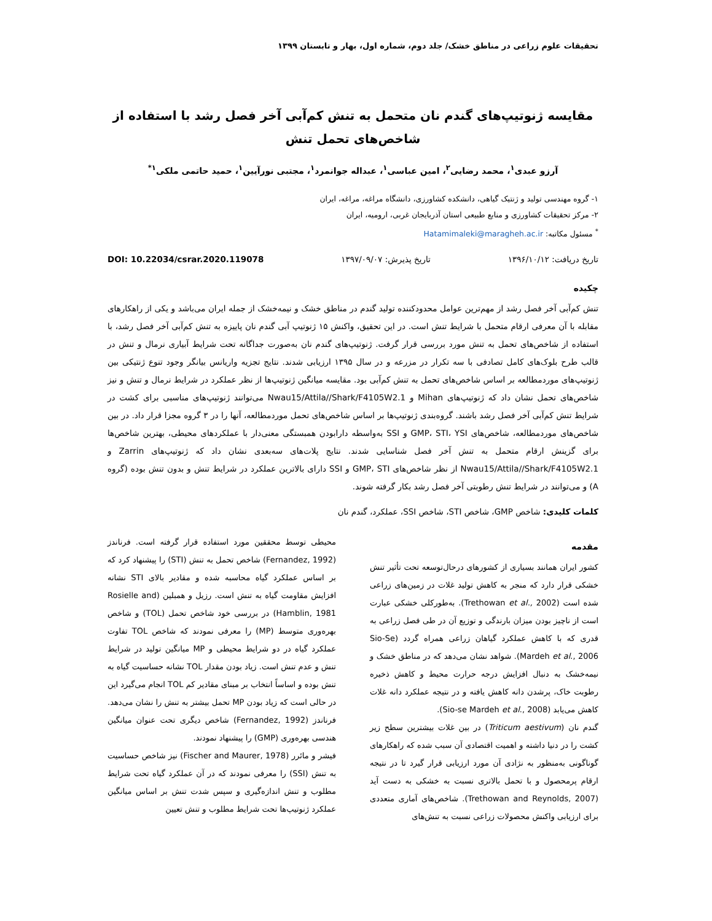تحقیقات علوم زراعی در مناطق خشک/ جلد دوم، شماره اول، بهار و تابستان ۱۳۹۹
مقایسه ژنوتیپ‌های گندم نان متحمل به تنش کم‌آبی آخر فصل رشد با استفاده از شاخص‌های تحمل تنش
آرزو عبدی<sup>۱</sup>، محمد رضایی<sup>۲</sup>، امین عباسی<sup>۱</sup>، عبداله جوانمرد<sup>۱</sup>، مجتبی نورآیین<sup>۱</sup>، حمید حاتمی ملکی<sup>۱*</sup>
۱- گروه مهندسی تولید و ژنتیک گیاهی، دانشکده کشاورزی، دانشگاه مراغه، مراغه، ایران
۲- مرکز تحقیقات کشاورزی و منابع طبیعی استان آذربایجان غربی، ارومیه، ایران
<sup>*</sup> مسئول مکاتبه: Hatamimaleki@maragheh.ac.ir
تاریخ دریافت: ۱۳۹۶/۱۰/۱۲ تاریخ پذیرش: ۱۳۹۷/۰۹/۰۷ DOI: 10.22034/csrar.2020.119078
چکیده
تنش کم‌آبی آخر فصل رشد از مهم‌ترین عوامل محدودکننده تولید گندم در مناطق خشک و نیمه‌خشک از جمله ایران می‌باشد و یکی از راهکارهای مقابله با آن معرفی ارقام متحمل با شرایط تنش است. در این تحقیق، واکنش ۱۵ ژنوتیپ آبی گندم نان پاییزه به تنش کم‌آبی آخر فصل رشد، با استفاده از شاخص‌های تحمل به تنش مورد بررسی قرار گرفت. ژنوتیپ‌های گندم نان به‌صورت جداگانه تحت شرایط آبیاری نرمال و تنش در قالب طرح بلوک‌های کامل تصادفی با سه تکرار در مزرعه و در سال ۱۳۹۵ ارزیابی شدند. نتایج تجزیه واریانس بیانگر وجود تنوع ژنتیکی بین ژنوتیپ‌های موردمطالعه بر اساس شاخص‌های تحمل به تنش کم‌آبی بود. مقایسه میانگین ژنوتیپ‌ها از نظر عملکرد در شرایط نرمال و تنش و نیز شاخص‌های تحمل نشان داد که ژنوتیپ‌های Mihan و Nwau15/Attila//Shark/F4105W2.1 می‌توانند ژنوتیپ‌های مناسبی برای کشت در شرایط تنش کم‌آبی آخر فصل رشد باشند. گروه‌بندی ژنوتیپ‌ها بر اساس شاخص‌های تحمل موردمطالعه، آنها را در ۳ گروه مجزا قرار داد. در بین شاخص‌های موردمطالعه، شاخص‌های GMP، STI، YSI و SSI به‌واسطه دارابودن همبستگی معنی‌دار با عملکردهای محیطی، بهترین شاخص‌ها برای گزینش ارقام متحمل به تنش آخر فصل شناسایی شدند. نتایج پلات‌های سه‌بعدی نشان داد که ژنوتیپ‌های Zarrin و Nwau15/Attila//Shark/F4105W2.1 از نظر شاخص‌های GMP، STI و SSI دارای بالاترین عملکرد در شرایط تنش و بدون تنش بوده (گروه A) و می‌توانند در شرایط تنش رطوبتی آخر فصل رشد بکار گرفته شوند.
کلمات کلیدی: شاخص GMP، شاخص STI، شاخص SSI، عملکرد، گندم نان
مقدمه
کشور ایران همانند بسیاری از کشورهای درحال‌توسعه تحت تأثیر تنش خشکی قرار دارد که منجر به کاهش تولید غلات در زمین‌های زراعی شده است (Trethowan et al., 2002). به‌طورکلی خشکی عبارت است از ناچیز بودن میزان بارندگی و توزیع آن در طی فصل زراعی به قدری که با کاهش عملکرد گیاهان زراعی همراه گردد (Sio-Se Mardeh et al., 2006). شواهد نشان می‌دهد که در مناطق خشک و نیمه‌خشک به دنبال افزایش درجه حرارت محیط و کاهش ذخیره رطوبت خاک، پرشدن دانه کاهش یافته و در نتیجه عملکرد دانه غلات کاهش می‌یابد (Sio-se Mardeh et al., 2008).
گندم نان (Triticum aestivum) در بین غلات بیشترین سطح زیر کشت را در دنیا داشته و اهمیت اقتصادی آن سبب شده که راهکارهای گوناگونی به‌منظور به نژادی آن مورد ارزیابی قرار گیرد تا در نتیجه ارقام پرمحصول و با تحمل بالاتری نسبت به خشکی به دست آید (Trethowan and Reynolds, 2007). شاخص‌های آماری متعددی برای ارزیابی واکنش محصولات زراعی نسبت به تنش‌های
محیطی توسط محققین مورد استفاده قرار گرفته است. فرناندز (Fernandez, 1992) شاخص تحمل به تنش (STI) را پیشنهاد کرد که بر اساس عملکرد گیاه محاسبه شده و مقادیر بالای STI نشانه افزایش مقاومت گیاه به تنش است. رزیل و همبلین (Rosielle and Hamblin, 1981) در بررسی خود شاخص تحمل (TOL) و شاخص بهره‌وری متوسط (MP) را معرفی نمودند که شاخص TOL تفاوت عملکرد گیاه در دو شرایط محیطی و MP میانگین تولید در شرایط تنش و عدم تنش است. زیاد بودن مقدار TOL نشانه حساسیت گیاه به تنش بوده و اساساً انتخاب بر مبنای مقادیر کم TOL انجام می‌گیرد این در حالی است که زیاد بودن MP تحمل بیشتر به تنش را نشان می‌دهد. فرناندز (Fernandez, 1992) شاخص دیگری تحت عنوان میانگین هندسی بهره‌وری (GMP) را پیشنهاد نمودند.
فیشر و مائرر (Fischer and Maurer, 1978) نیز شاخص حساسیت به تنش (SSI) را معرفی نمودند که در آن عملکرد گیاه تحت شرایط مطلوب و تنش اندازه‌گیری و سپس شدت تنش بر اساس میانگین عملکرد ژنوتیپ‌ها تحت شرایط مطلوب و تنش تعیین